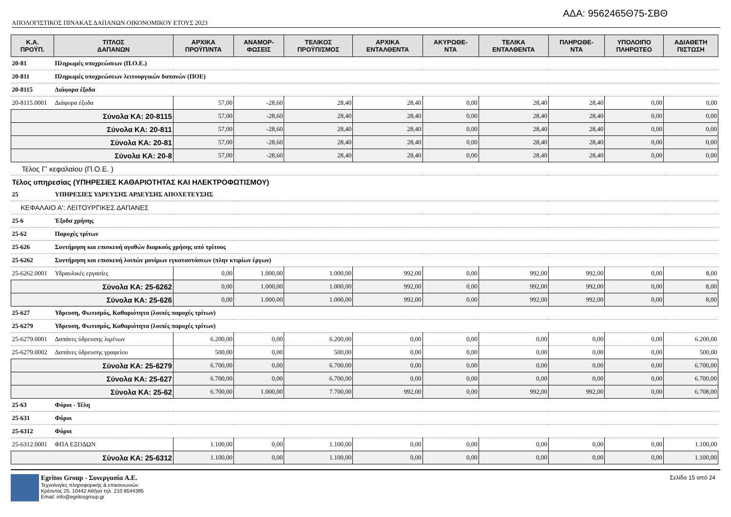ΑΔΑ: 9562465Θ75-ΣΒΘ
ΑΠΟΛΟΓΙΣΤΙΚΟΣ ΠΙΝΑΚΑΣ ΔΑΠΑΝΩΝ ΟΙΚΟΝΟΜΙΚΟΥ ΕΤΟΥΣ 2023
| Κ.Α. ΠΡΟΫΠ. | ΤΙΤΛΟΣ ΔΑΠΑΝΩΝ | ΑΡΧΙΚΑ ΠΡΟΫΠ/ΝΤΑ | ΑΝΑΜΟΡ- ΦΩΣΕΙΣ | ΤΕΛΙΚΟΣ ΠΡΟΫΠ/ΣΜΟΣ | ΑΡΧΙΚΑ ΕΝΤΑΛΘΕΝΤΑ | ΑΚΥΡΩΘΕ- ΝΤΑ | ΤΕΛΙΚΑ ΕΝΤΑΛΘΕΝΤΑ | ΠΛΗΡΩΘΕ- ΝΤΑ | ΥΠΟΛΟΙΠΟ ΠΛΗΡΩΤΕΟ | ΑΔΙΑΘΕΤΗ ΠΙΣΤΩΣΗ |
| --- | --- | --- | --- | --- | --- | --- | --- | --- | --- | --- |
| 20-81 | Πληρωμές υποχρεώσεων (Π.Ο.Ε.) | | | | | | | | | |
| 20-811 | Πληρωμές υποχρεώσεων λειτουργικών δαπανών (ΠΟΕ) | | | | | | | | | |
| 20-8115 | Διάφορα έξοδα | | | | | | | | | |
| 20-8115.0001 | Διάφορα έξοδα | 57,00 | -28,60 | 28,40 | 28,40 | 0,00 | 28,40 | 28,40 | 0,00 | 0,00 |
| Σύνολα ΚΑ: 20-8115 | | 57,00 | -28,60 | 28,40 | 28,40 | 0,00 | 28,40 | 28,40 | 0,00 | 0,00 |
| Σύνολα ΚΑ: 20-811 | | 57,00 | -28,60 | 28,40 | 28,40 | 0,00 | 28,40 | 28,40 | 0,00 | 0,00 |
| Σύνολα ΚΑ: 20-81 | | 57,00 | -28,60 | 28,40 | 28,40 | 0,00 | 28,40 | 28,40 | 0,00 | 0,00 |
| Σύνολα ΚΑ: 20-8 | | 57,00 | -28,60 | 28,40 | 28,40 | 0,00 | 28,40 | 28,40 | 0,00 | 0,00 |
| Τέλος Γ' κεφαλαίου (Π.Ο.Ε. ) | | | | | | | | | | |
| Τέλος υπηρεσίας (ΥΠΗΡΕΣΙΕΣ ΚΑΘΑΡΙΟΤΗΤΑΣ ΚΑΙ ΗΛΕΚΤΡΟΦΩΤΙΣΜΟΥ) | | | | | | | | | | |
| 25 | ΥΠΗΡΕΣΙΕΣ ΥΔΡΕΥΣΗΣ ΑΡΔΕΥΣΗΣ ΑΠΟΧΕΤΕΥΣΗΣ | | | | | | | | | |
| ΚΕΦΑΛΑΙΟ Α': ΛΕΙΤΟΥΡΓΙΚΕΣ ΔΑΠΑΝΕΣ | | | | | | | | | | |
| 25-6 | Έξοδα χρήσης | | | | | | | | | |
| 25-62 | Παροχές τρίτων | | | | | | | | | |
| 25-626 | Συντήρηση και επισκευή αγαθών διαρκούς χρήσης από τρίτους | | | | | | | | | |
| 25-6262 | Συντήρηση και επισκευή λοιπών μονίμων εγκαταστάσεων (πλην κτιρίων έργων) | | | | | | | | | |
| 25-6262.0001 | Υδραυλικές εργασίες | 0,00 | 1.000,00 | 1.000,00 | 992,00 | 0,00 | 992,00 | 992,00 | 0,00 | 8,00 |
| Σύνολα ΚΑ: 25-6262 | | 0,00 | 1.000,00 | 1.000,00 | 992,00 | 0,00 | 992,00 | 992,00 | 0,00 | 8,00 |
| Σύνολα ΚΑ: 25-626 | | 0,00 | 1.000,00 | 1.000,00 | 992,00 | 0,00 | 992,00 | 992,00 | 0,00 | 8,00 |
| 25-627 | Υδρευση, Φωτισμός, Καθαριότητα (λοιπές παροχές τρίτων) | | | | | | | | | |
| 25-6279 | Υδρευση, Φωτισμός, Καθαριότητα (λοιπές παροχές τρίτων) | | | | | | | | | |
| 25-6279.0001 | Δαπάνες ύδρευσης λιμένων | 6.200,00 | 0,00 | 6.200,00 | 0,00 | 0,00 | 0,00 | 0,00 | 0,00 | 6.200,00 |
| 25-6279.0002 | Δαπάνες ύδρευσης γραφείου | 500,00 | 0,00 | 500,00 | 0,00 | 0,00 | 0,00 | 0,00 | 0,00 | 500,00 |
| Σύνολα ΚΑ: 25-6279 | | 6.700,00 | 0,00 | 6.700,00 | 0,00 | 0,00 | 0,00 | 0,00 | 0,00 | 6.700,00 |
| Σύνολα ΚΑ: 25-627 | | 6.700,00 | 0,00 | 6.700,00 | 0,00 | 0,00 | 0,00 | 0,00 | 0,00 | 6.700,00 |
| Σύνολα ΚΑ: 25-62 | | 6.700,00 | 1.000,00 | 7.700,00 | 992,00 | 0,00 | 992,00 | 992,00 | 0,00 | 6.708,00 |
| 25-63 | Φόροι - Τέλη | | | | | | | | | |
| 25-631 | Φόροι | | | | | | | | | |
| 25-6312 | Φόροι | | | | | | | | | |
| 25-6312.0001 | ΦΠΑ ΕΞΟΔΩΝ | 1.100,00 | 0,00 | 1.100,00 | 0,00 | 0,00 | 0,00 | 0,00 | 0,00 | 1.100,00 |
| Σύνολα ΚΑ: 25-6312 | | 1.100,00 | 0,00 | 1.100,00 | 0,00 | 0,00 | 0,00 | 0,00 | 0,00 | 1.100,00 |
Egritos Group - Συνεργασία Α.Ε.
Τεχνολογίες πληροφορικής & επικοινωνιών
Κρέοντος 25, 10442 Αθήνα τηλ. 210 8544395
Email: info@egritosgroup.gr
Σελίδα 15 από 24